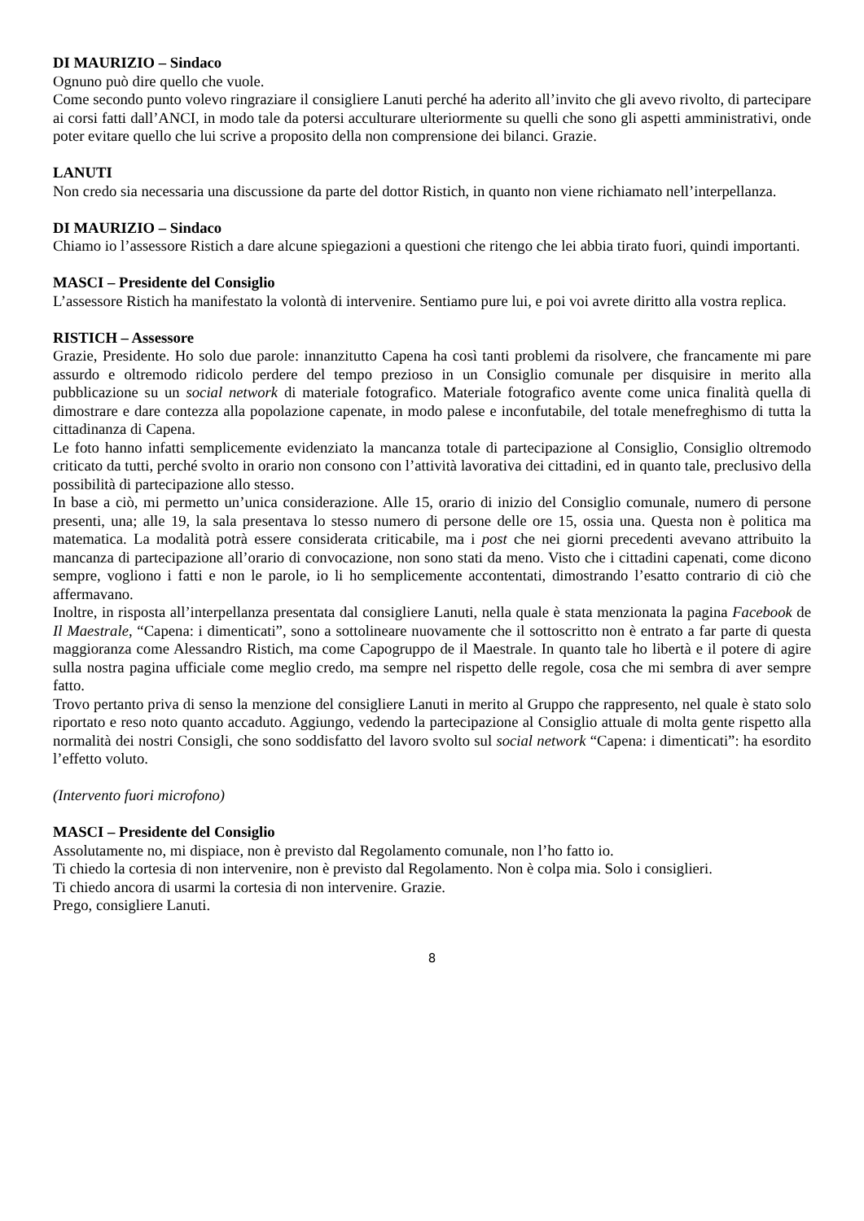DI MAURIZIO – Sindaco
Ognuno può dire quello che vuole.
Come secondo punto volevo ringraziare il consigliere Lanuti perché ha aderito all’invito che gli avevo rivolto, di partecipare ai corsi fatti dall’ANCI, in modo tale da potersi acculturare ulteriormente su quelli che sono gli aspetti amministrativi, onde poter evitare quello che lui scrive a proposito della non comprensione dei bilanci. Grazie.
LANUTI
Non credo sia necessaria una discussione da parte del dottor Ristich, in quanto non viene richiamato nell’interpellanza.
DI MAURIZIO – Sindaco
Chiamo io l’assessore Ristich a dare alcune spiegazioni a questioni che ritengo che lei abbia tirato fuori, quindi importanti.
MASCI – Presidente del Consiglio
L’assessore Ristich ha manifestato la volontà di intervenire. Sentiamo pure lui, e poi voi avrete diritto alla vostra replica.
RISTICH – Assessore
Grazie, Presidente. Ho solo due parole: innanzitutto Capena ha così tanti problemi da risolvere, che francamente mi pare assurdo e oltremodo ridicolo perdere del tempo prezioso in un Consiglio comunale per disquisire in merito alla pubblicazione su un social network di materiale fotografico. Materiale fotografico avente come unica finalità quella di dimostrare e dare contezza alla popolazione capenate, in modo palese e inconfutabile, del totale menefreghismo di tutta la cittadinanza di Capena.
Le foto hanno infatti semplicemente evidenziato la mancanza totale di partecipazione al Consiglio, Consiglio oltremodo criticato da tutti, perché svolto in orario non consono con l’attività lavorativa dei cittadini, ed in quanto tale, preclusivo della possibilità di partecipazione allo stesso.
In base a ciò, mi permetto un’unica considerazione. Alle 15, orario di inizio del Consiglio comunale, numero di persone presenti, una; alle 19, la sala presentava lo stesso numero di persone delle ore 15, ossia una. Questa non è politica ma matematica. La modalità potrà essere considerata criticabile, ma i post che nei giorni precedenti avevano attribuito la mancanza di partecipazione all’orario di convocazione, non sono stati da meno. Visto che i cittadini capenati, come dicono sempre, vogliono i fatti e non le parole, io li ho semplicemente accontentati, dimostrando l’esatto contrario di ciò che affermavano.
Inoltre, in risposta all’interpellanza presentata dal consigliere Lanuti, nella quale è stata menzionata la pagina Facebook de Il Maestrale, “Capena: i dimenticati”, sono a sottolineare nuovamente che il sottoscritto non è entrato a far parte di questa maggioranza come Alessandro Ristich, ma come Capogruppo de il Maestrale. In quanto tale ho libertà e il potere di agire sulla nostra pagina ufficiale come meglio credo, ma sempre nel rispetto delle regole, cosa che mi sembra di aver sempre fatto.
Trovo pertanto priva di senso la menzione del consigliere Lanuti in merito al Gruppo che rappresento, nel quale è stato solo riportato e reso noto quanto accaduto. Aggiungo, vedendo la partecipazione al Consiglio attuale di molta gente rispetto alla normalità dei nostri Consigli, che sono soddisfatto del lavoro svolto sul social network “Capena: i dimenticati”: ha esordito l’effetto voluto.
(Intervento fuori microfono)
MASCI – Presidente del Consiglio
Assolutamente no, mi dispiace, non è previsto dal Regolamento comunale, non l’ho fatto io.
Ti chiedo la cortesia di non intervenire, non è previsto dal Regolamento. Non è colpa mia. Solo i consiglieri.
Ti chiedo ancora di usarmi la cortesia di non intervenire. Grazie.
Prego, consigliere Lanuti.
8